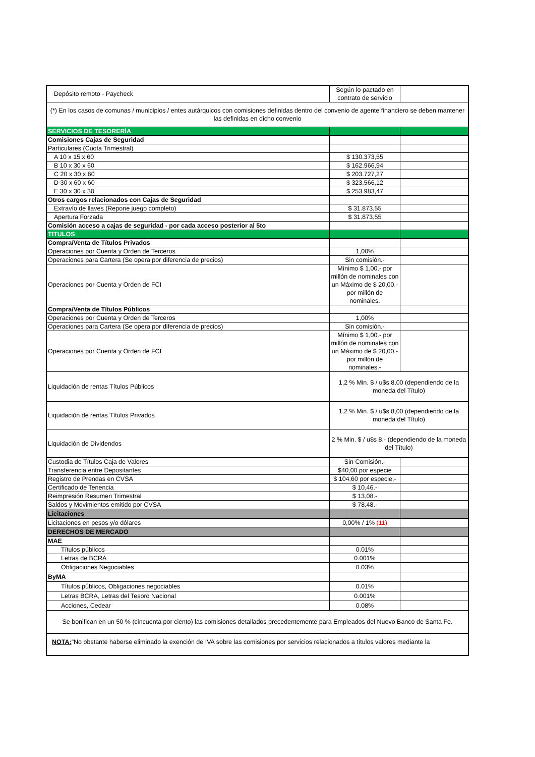| Depósito remoto - Paycheck | Según lo pactado en contrato de servicio | |
| (*) En los casos de comunas / municipios / entes autárquicos con comisiones definidas dentro del convenio de agente financiero se deben mantener las definidas en dicho convenio | | |
| SERVICIOS DE TESORERÍA | | |
| Comisiones Cajas de Seguridad | | |
| Particulares (Cuota Trimestral) | | |
| A 10 x 15 x 60 | $ 130.373,55 | |
| B 10 x 30 x 60 | $ 162.966,94 | |
| C 20 x 30 x 60 | $ 203.727,27 | |
| D 30 x 60 x 60 | $ 323.566,12 | |
| E 30 x 30 x 30 | $ 253.983,47 | |
| Otros cargos relacionados con Cajas de Seguridad | | |
| Extravío de llaves (Repone juego completo) | $ 31.873,55 | |
| Apertura Forzada | $ 31.873,55 | |
| Comisión acceso a cajas de seguridad - por cada acceso posterior al 5to | | |
| TITULOS | | |
| Compra/Venta de Títulos Privados | | |
| Operaciones por Cuenta y Orden de Terceros | 1,00% | |
| Operaciones para Cartera (Se opera por diferencia de precios) | Sin comisión.- | |
| Operaciones por Cuenta y Orden de FCI | Mínimo $ 1,00.- por millón de nominales con un Máximo de $ 20,00.- por millón de nominales. | |
| Compra/Venta de Títulos Públicos | | |
| Operaciones por Cuenta y Orden de Terceros | 1,00% | |
| Operaciones para Cartera (Se opera por diferencia de precios) | Sin comisión.- | |
| Operaciones por Cuenta y Orden de FCI | Mínimo $ 1,00.- por millón de nominales con un Máximo de $ 20,00.- por millón de nominales.- | |
| Liquidación de rentas Títulos Públicos | 1,2 % Min. $ / u$s 8,00 (dependiendo de la moneda del Título) | |
| Liquidación de rentas Títulos Privados | 1,2 % Min. $ / u$s 8,00 (dependiendo de la moneda del Título) | |
| Liquidación de Dividendos | 2 % Min. $ / u$s 8.- (dependiendo de la moneda del Título) | |
| Custodia de Títulos Caja de Valores | Sin Comisión.- | |
| Transferencia entre Depositantes | $40,00 por especie | |
| Registro de Prendas en CVSA | $ 104,60 por especie.- | |
| Certificado de Tenencia | $ 10,46.- | |
| Reimpresión Resumen Trimestral | $ 13,08.- | |
| Saldos y Movimientos emitido por CVSA | $ 78,48.- | |
| Licitaciones | | |
| Licitaciones en pesos y/o dólares | 0,00% / 1% (11) | |
| DERECHOS DE MERCADO | | |
| MAE | | |
| Títulos públicos | 0.01% | |
| Letras de BCRA | 0.001% | |
| Obligaciones Negociables | 0.03% | |
| ByMA | | |
| Títulos públicos, Obligaciones negociables | 0.01% | |
| Letras BCRA, Letras del Tesoro Nacional | 0.001% | |
| Acciones, Cedear | 0.08% | |
| Se bonifican en un 50 % (cincuenta por ciento) las comisiones detallados precedentemente para Empleados del Nuevo Banco de Santa Fe. | | |
| NOTA: "No obstante haberse eliminado la exención de IVA sobre las comisiones por servicios relacionados a títulos valores mediante la | | |